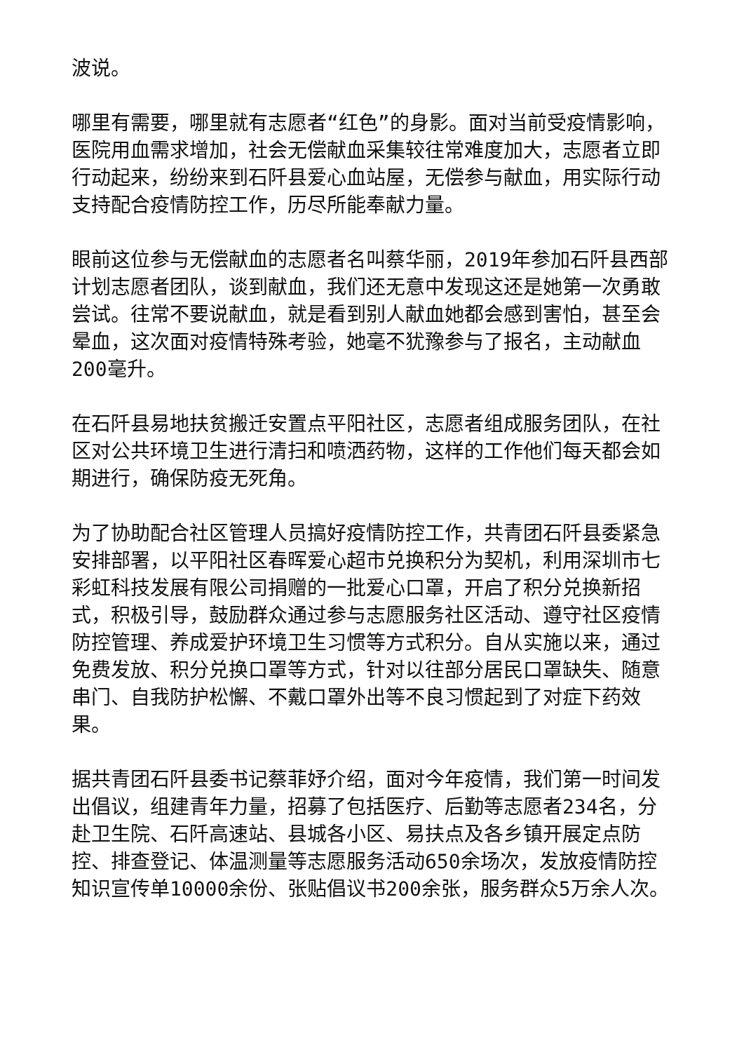波说。
哪里有需要，哪里就有志愿者“红色”的身影。面对当前受疫情影响，医院用血需求增加，社会无偿献血采集较往常难度加大，志愿者立即行动起来，纷纷来到石阡县爱心血站屋，无偿参与献血，用实际行动支持配合疫情防控工作，历尽所能奉献力量。
眼前这位参与无偿献血的志愿者名叫蔡华丽，2019年参加石阡县西部计划志愿者团队，谈到献血，我们还无意中发现这还是她第一次勇敢尝试。往常不要说献血，就是看到别人献血她都会感到害怕，甚至会晕血，这次面对疫情特殊考验，她毫不犹豫参与了报名，主动献血200毫升。
在石阡县易地扶贫搬迁安置点平阳社区，志愿者组成服务团队，在社区对公共环境卫生进行清扫和喷洒药物，这样的工作他们每天都会如期进行，确保防疫无死角。
为了协助配合社区管理人员搞好疫情防控工作，共青团石阡县委紧急安排部署，以平阳社区春晖爱心超市兑换积分为契机，利用深圳市七彩虹科技发展有限公司捐赠的一批爱心口罩，开启了积分兑换新招式，积极引导，鼓励群众通过参与志愿服务社区活动、遵守社区疫情防控管理、养成爱护环境卫生习惯等方式积分。自从实施以来，通过免费发放、积分兑换口罩等方式，针对以往部分居民口罩缺失、随意串门、自我防护松懈、不戴口罩外出等不良习惯起到了对症下药效果。
据共青团石阡县委书记蔡菲妤介绍，面对今年疫情，我们第一时间发出倡议，组建青年力量，招募了包括医疗、后勤等志愿者234名，分赴卫生院、石阡高速站、县城各小区、易扶点及各乡镇开展定点防控、排查登记、体温测量等志愿服务活动650余场次，发放疫情防控知识宣传单10000余份、张贴倡议书200余张，服务群众5万余人次。